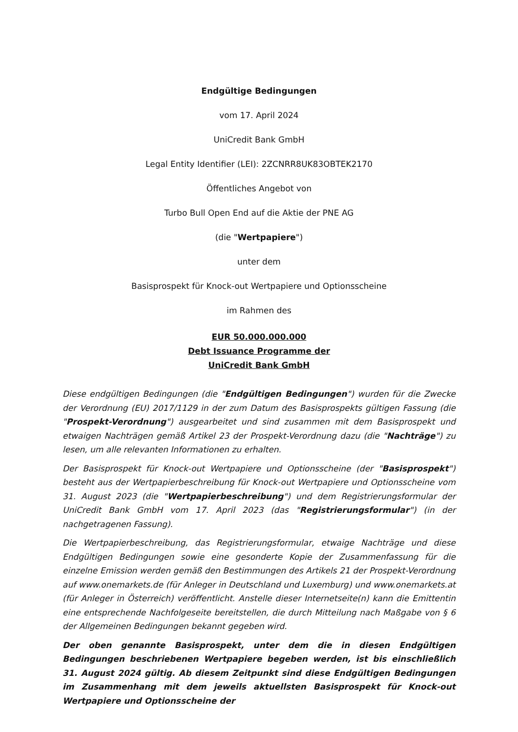Endgültige Bedingungen
vom 17. April 2024
UniCredit Bank GmbH
Legal Entity Identifier (LEI): 2ZCNRR8UK83OBTEK2170
Öffentliches Angebot von
Turbo Bull Open End auf die Aktie der PNE AG
(die "Wertpapiere")
unter dem
Basisprospekt für Knock-out Wertpapiere und Optionsscheine
im Rahmen des
EUR 50.000.000.000
Debt Issuance Programme der
UniCredit Bank GmbH
Diese endgültigen Bedingungen (die "Endgültigen Bedingungen") wurden für die Zwecke der Verordnung (EU) 2017/1129 in der zum Datum des Basisprospekts gültigen Fassung (die "Prospekt-Verordnung") ausgearbeitet und sind zusammen mit dem Basisprospekt und etwaigen Nachträgen gemäß Artikel 23 der Prospekt-Verordnung dazu (die "Nachträge") zu lesen, um alle relevanten Informationen zu erhalten.
Der Basisprospekt für Knock-out Wertpapiere und Optionsscheine (der "Basisprospekt") besteht aus der Wertpapierbeschreibung für Knock-out Wertpapiere und Optionsscheine vom 31. August 2023 (die "Wertpapierbeschreibung") und dem Registrierungsformular der UniCredit Bank GmbH vom 17. April 2023 (das "Registrierungsformular") (in der nachgetragenen Fassung).
Die Wertpapierbeschreibung, das Registrierungsformular, etwaige Nachträge und diese Endgültigen Bedingungen sowie eine gesonderte Kopie der Zusammenfassung für die einzelne Emission werden gemäß den Bestimmungen des Artikels 21 der Prospekt-Verordnung auf www.onemarkets.de (für Anleger in Deutschland und Luxemburg) und www.onemarkets.at (für Anleger in Österreich) veröffentlicht. Anstelle dieser Internetseite(n) kann die Emittentin eine entsprechende Nachfolgeseite bereitstellen, die durch Mitteilung nach Maßgabe von § 6 der Allgemeinen Bedingungen bekannt gegeben wird.
Der oben genannte Basisprospekt, unter dem die in diesen Endgültigen Bedingungen beschriebenen Wertpapiere begeben werden, ist bis einschließlich 31. August 2024 gültig. Ab diesem Zeitpunkt sind diese Endgültigen Bedingungen im Zusammenhang mit dem jeweils aktuellsten Basisprospekt für Knock-out Wertpapiere und Optionsscheine der